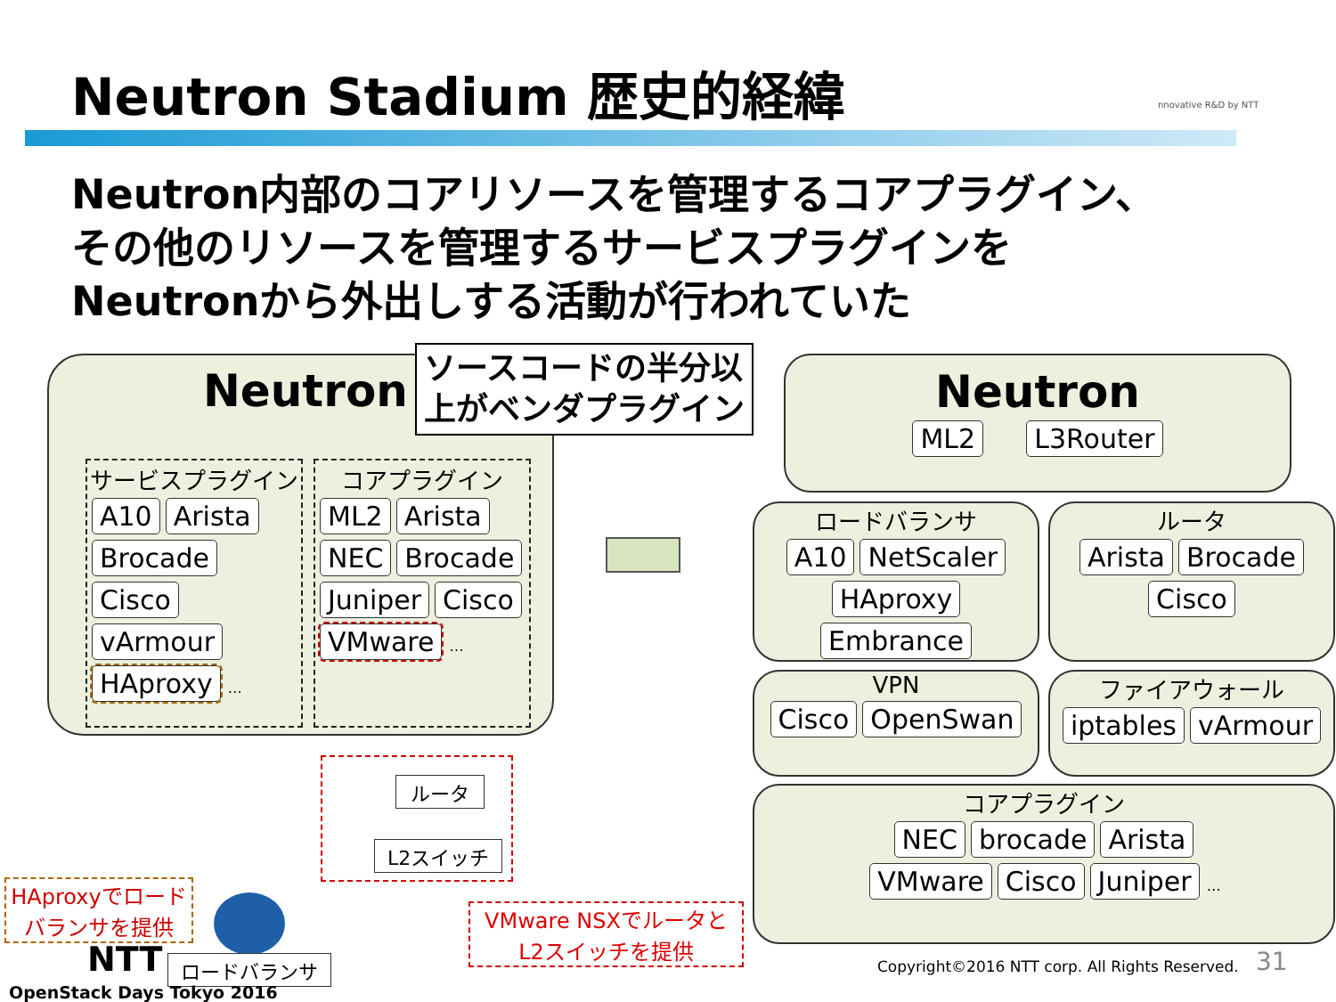Neutron Stadium 歴史的経緯 nnovative R&D by NTT
Neutron内部のコアリソースを管理するコアプラグイン、
その他のリソースを管理するサービスプラグインを
Neutronから外出しする活動が行われていた
Neutron
ソースコードの半分以
上がベンダプラグイン
サービスプラグイン
A10 Arista
Brocade Cisco
vArmour
HAproxy …
コアプラグイン
ML2 Arista
NEC Brocade
Juniper Cisco
VMware …
ルータ
L2スイッチ
HAproxyでロード
バランサを提供
VMware NSXでルータと
L2スイッチを提供
ロードバランサ
NTT
OpenStack Days Tokyo 2016
Neutron
ML2 L3Router
ロードバランサ
A10 NetScaler
HAproxy Embrance
ルータ
Arista Brocade
Cisco
VPN
Cisco OpenSwan
ファイアウォール
iptables vArmour
コアプラグイン
NEC brocade Arista
VMware Cisco Juniper …
Copyright©2016 NTT corp. All Rights Reserved.
31